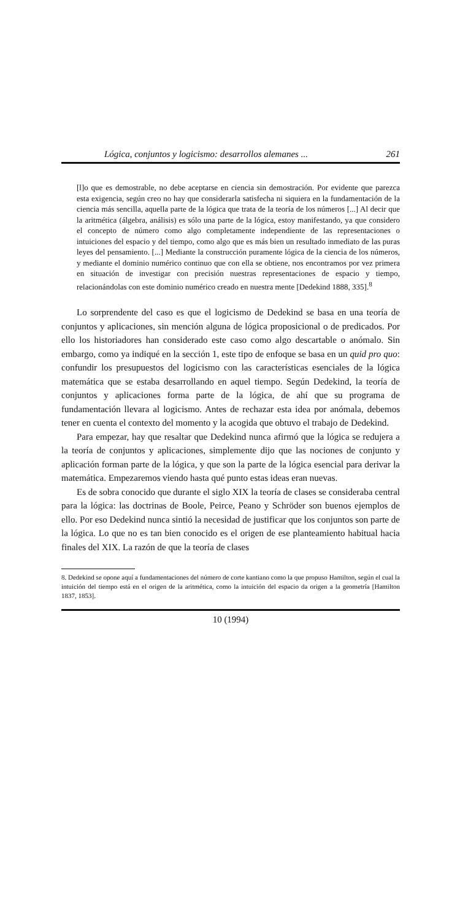Lógica, conjuntos y logicismo: desarrollos alemanes ... 261
[l]o que es demostrable, no debe aceptarse en ciencia sin demostración. Por evidente que parezca esta exigencia, según creo no hay que considerarla satisfecha ni siquiera en la fundamentación de la ciencia más sencilla, aquella parte de la lógica que trata de la teoría de los números [...] Al decir que la aritmética (álgebra, análisis) es sólo una parte de la lógica, estoy manifestando, ya que considero el concepto de número como algo completamente independiente de las representaciones o intuiciones del espacio y del tiempo, como algo que es más bien un resultado inmediato de las puras leyes del pensamiento. [...] Mediante la construcción puramente lógica de la ciencia de los números, y mediante el dominio numérico continuo que con ella se obtiene, nos encontramos por vez primera en situación de investigar con precisión nuestras representaciones de espacio y tiempo, relacionándolas con este dominio numérico creado en nuestra mente [Dedekind 1888, 335].<sup>8</sup>
Lo sorprendente del caso es que el logicismo de Dedekind se basa en una teoría de conjuntos y aplicaciones, sin mención alguna de lógica proposicional o de predicados. Por ello los historiadores han considerado este caso como algo descartable o anómalo. Sin embargo, como ya indiqué en la sección 1, este tipo de enfoque se basa en un quid pro quo: confundir los presupuestos del logicismo con las características esenciales de la lógica matemática que se estaba desarrollando en aquel tiempo. Según Dedekind, la teoría de conjuntos y aplicaciones forma parte de la lógica, de ahí que su programa de fundamentación llevara al logicismo. Antes de rechazar esta idea por anómala, debemos tener en cuenta el contexto del momento y la acogida que obtuvo el trabajo de Dedekind.
Para empezar, hay que resaltar que Dedekind nunca afirmó que la lógica se redujera a la teoría de conjuntos y aplicaciones, simplemente dijo que las nociones de conjunto y aplicación forman parte de la lógica, y que son la parte de la lógica esencial para derivar la matemática. Empezaremos viendo hasta qué punto estas ideas eran nuevas.
Es de sobra conocido que durante el siglo XIX la teoría de clases se consideraba central para la lógica: las doctrinas de Boole, Peirce, Peano y Schröder son buenos ejemplos de ello. Por eso Dedekind nunca sintió la necesidad de justificar que los conjuntos son parte de la lógica. Lo que no es tan bien conocido es el origen de ese planteamiento habitual hacia finales del XIX. La razón de que la teoría de clases
8. Dedekind se opone aquí a fundamentaciones del número de corte kantiano como la que propuso Hamilton, según el cual la intuición del tiempo está en el origen de la aritmética, como la intuición del espacio da origen a la geometría [Hamilton 1837, 1853].
10 (1994)